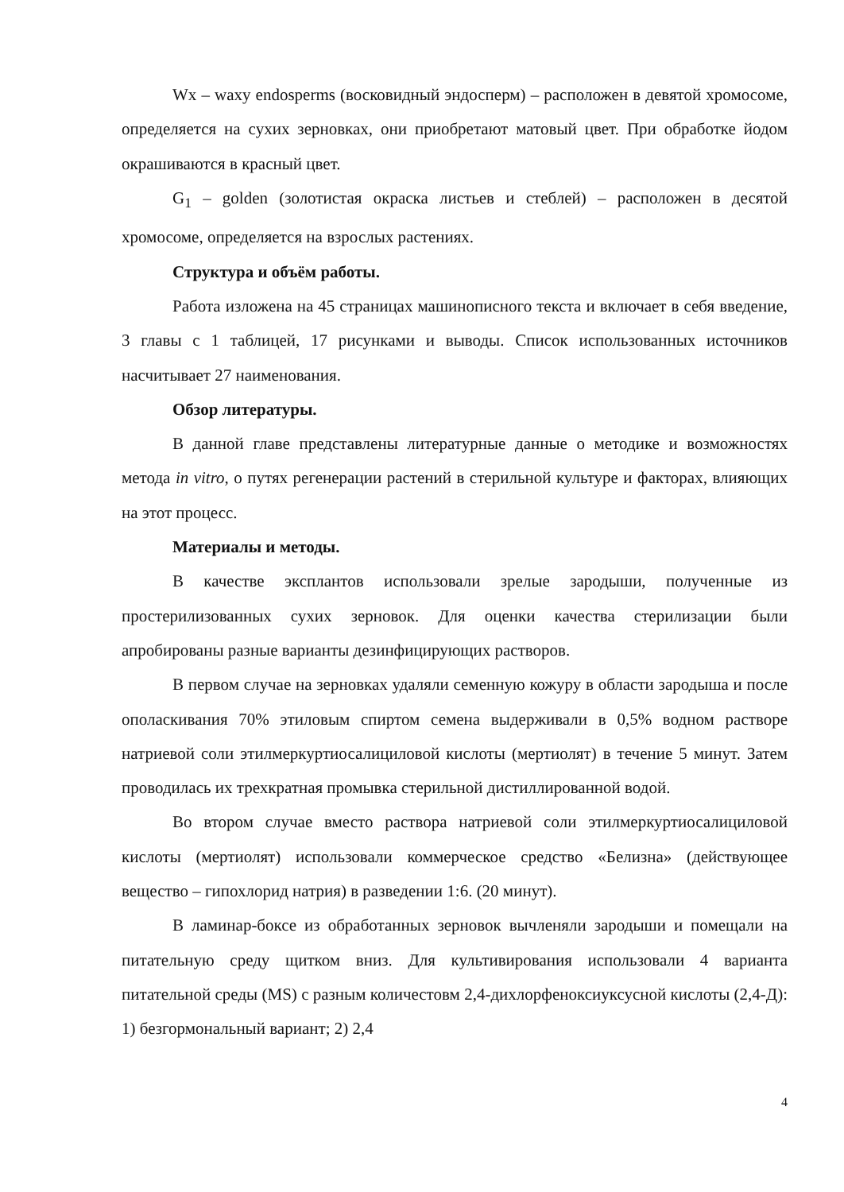Wx – waxy endosperms (восковидный эндосперм) – расположен в девятой хромосоме, определяется на сухих зерновках, они приобретают матовый цвет. При обработке йодом окрашиваются в красный цвет.
G<sub>1</sub> – golden (золотистая окраска листьев и стеблей) – расположен в десятой хромосоме, определяется на взрослых растениях.
Структура и объём работы.
Работа изложена на 45 страницах машинописного текста и включает в себя введение, 3 главы с 1 таблицей, 17 рисунками и выводы. Список использованных источников насчитывает 27 наименования.
Обзор литературы.
В данной главе представлены литературные данные о методике и возможностях метода in vitro, о путях регенерации растений в стерильной культуре и факторах, влияющих на этот процесс.
Материалы и методы.
В качестве эксплантов использовали зрелые зародыши, полученные из простерилизованных сухих зерновок. Для оценки качества стерилизации были апробированы разные варианты дезинфицирующих растворов.
В первом случае на зерновках удаляли семенную кожуру в области зародыша и после ополаскивания 70% этиловым спиртом семена выдерживали в 0,5% водном растворе натриевой соли этилмеркуртиосалициловой кислоты (мертиолят) в течение 5 минут. Затем проводилась их трехкратная промывка стерильной дистиллированной водой.
Во втором случае вместо раствора натриевой соли этилмеркуртиосалициловой кислоты (мертиолят) использовали коммерческое средство «Белизна» (действующее вещество – гипохлорид натрия) в разведении 1:6. (20 минут).
В ламинар-боксе из обработанных зерновок вычленяли зародыши и помещали на питательную среду щитком вниз. Для культивирования использовали 4 варианта питательной среды (MS) с разным количестовм 2,4-дихлорфеноксиуксусной кислоты (2,4-Д): 1) безгормональный вариант; 2) 2,4
4